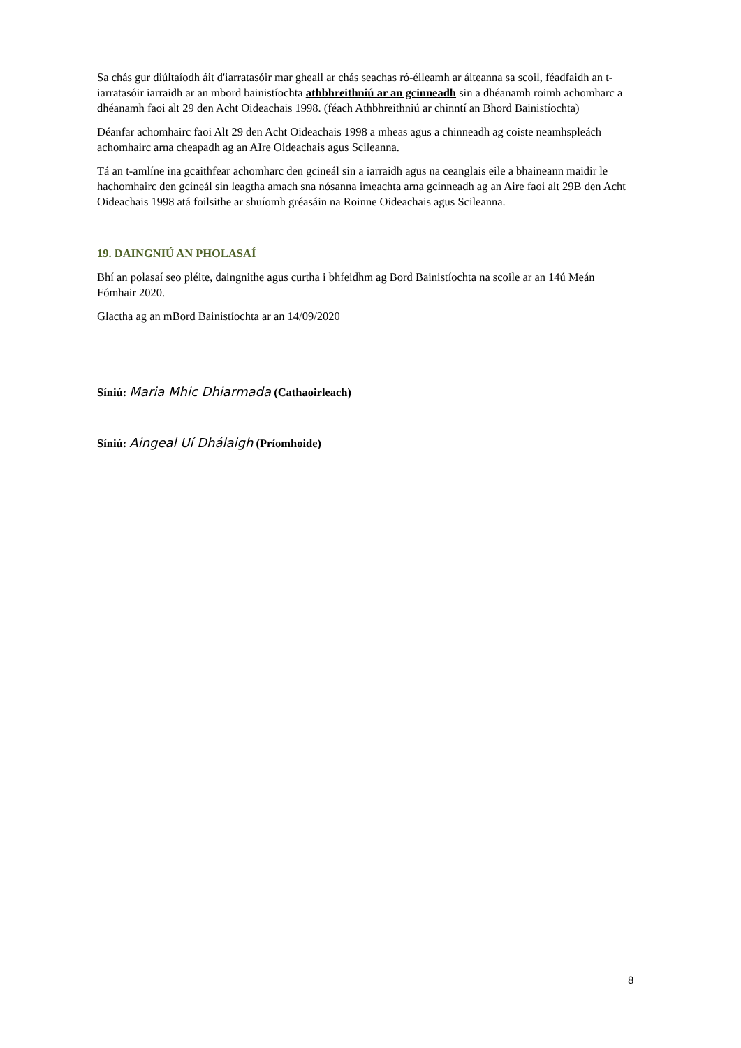Sa chás gur diúltaíodh áit d'iarratasóir mar gheall ar chás seachas ró-éileamh ar áiteanna sa scoil, féadfaidh an t-iarratasóir iarraidh ar an mbord bainistíochta athbhreithniú ar an gcinneadh sin a dhéanamh roimh achomharc a dhéanamh faoi alt 29 den Acht Oideachais 1998. (féach Athbhreithniú ar chinntí an Bhord Bainistíochta)
Déanfar achomhairc faoi Alt 29 den Acht Oideachais 1998 a mheas agus a chinneadh ag coiste neamhspleách achomhairc arna cheapadh ag an AIre Oideachais agus Scileanna.
Tá an t-amlíne ina gcaithfear achomharc den gcineál sin a iarraidh agus na ceanglais eile a bhaineann maidir le hachomhairc den gcineál sin leagtha amach sna nósanna imeachta arna gcinneadh ag an Aire faoi alt 29B den Acht Oideachais 1998 atá foilsithe ar shuíomh gréasáin na Roinne Oideachais agus Scileanna.
19. DAINGNIÚ AN PHOLASAÍ
Bhí an polasaí seo pléite, daingnithe agus curtha i bhfeidhm ag Bord Bainistíochta na scoile ar an 14ú Meán Fómhair 2020.
Glactha ag an mBord Bainistíochta ar an 14/09/2020
Síniú: Maria Mhic Dhiarmada (Cathaoirleach)
Síniú: Aingeal Uí Dhálaigh (Príomhoide)
8